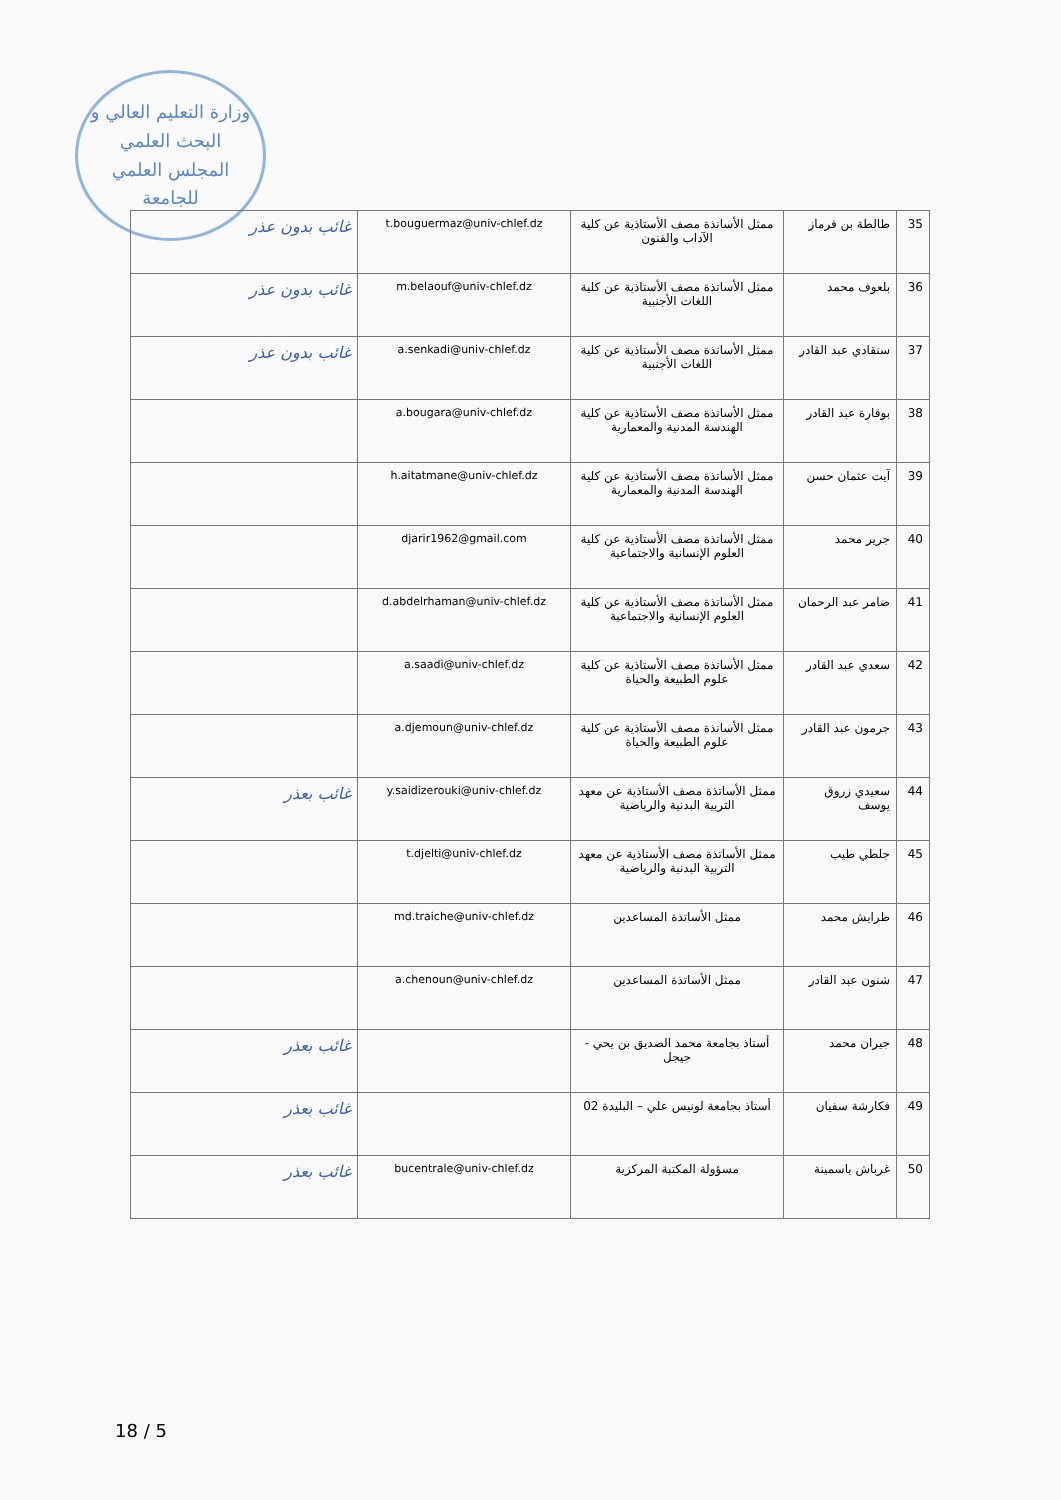وزارة التعليم العالي و البحث العلمي
المجلس العلمي
للجامعة
| 35 | طالطة بن قرماز | ممثل الأساتذة مصف الأستاذية عن كلية الآداب والفنون | t.bouguermaz@univ-chlef.dz | غائب بدون عذر |
| 36 | بلعوف محمد | ممثل الأساتذة مصف الأستاذية عن كلية اللغات الأجنبية | m.belaouf@univ-chlef.dz | غائب بدون عذر |
| 37 | سنقادي عبد القادر | ممثل الأساتذة مصف الأستاذية عن كلية اللغات الأجنبية | a.senkadi@univ-chlef.dz | غائب بدون عذر |
| 38 | بوقارة عبد القادر | ممثل الأساتذة مصف الأستاذية عن كلية الهندسة المدنية والمعمارية | a.bougara@univ-chlef.dz | |
| 39 | آيت عثمان حسن | ممثل الأساتذة مصف الأستاذية عن كلية الهندسة المدنية والمعمارية | h.aitatmane@univ-chlef.dz | |
| 40 | جرير محمد | ممثل الأساتذة مصف الأستاذية عن كلية العلوم الإنسانية والاجتماعية | djarir1962@gmail.com | |
| 41 | ضامر عبد الرحمان | ممثل الأساتذة مصف الأستاذية عن كلية العلوم الإنسانية والاجتماعية | d.abdelrhaman@univ-chlef.dz | |
| 42 | سعدي عبد القادر | ممثل الأساتذة مصف الأستاذية عن كلية علوم الطبيعة والحياة | a.saadi@univ-chlef.dz | |
| 43 | جرمون عبد القادر | ممثل الأساتذة مصف الأستاذية عن كلية علوم الطبيعة والحياة | a.djemoun@univ-chlef.dz | |
| 44 | سعيدي زروق يوسف | ممثل الأساتذة مصف الأستاذية عن معهد التربية البدنية والرياضية | y.saidizerouki@univ-chlef.dz | غائب بعذر |
| 45 | جلطي طيب | ممثل الأساتذة مصف الأستاذية عن معهد التربية البدنية والرياضية | t.djelti@univ-chlef.dz | |
| 46 | طرايش محمد | ممثل الأساتذة المساعدين | md.traiche@univ-chlef.dz | |
| 47 | شنون عبد القادر | ممثل الأساتذة المساعدين | a.chenoun@univ-chlef.dz | |
| 48 | جيران محمد | أستاذ بجامعة محمد الصديق بن يحي - جيجل | | غائب بعذر |
| 49 | فكارشة سفيان | أستاذ بجامعة لونيس علي – البليدة 02 | | غائب بعذر |
| 50 | غرباش ياسمينة | مسؤولة المكتبة المركزية | bucentrale@univ-chlef.dz | غائب بعذر |
18 / 5